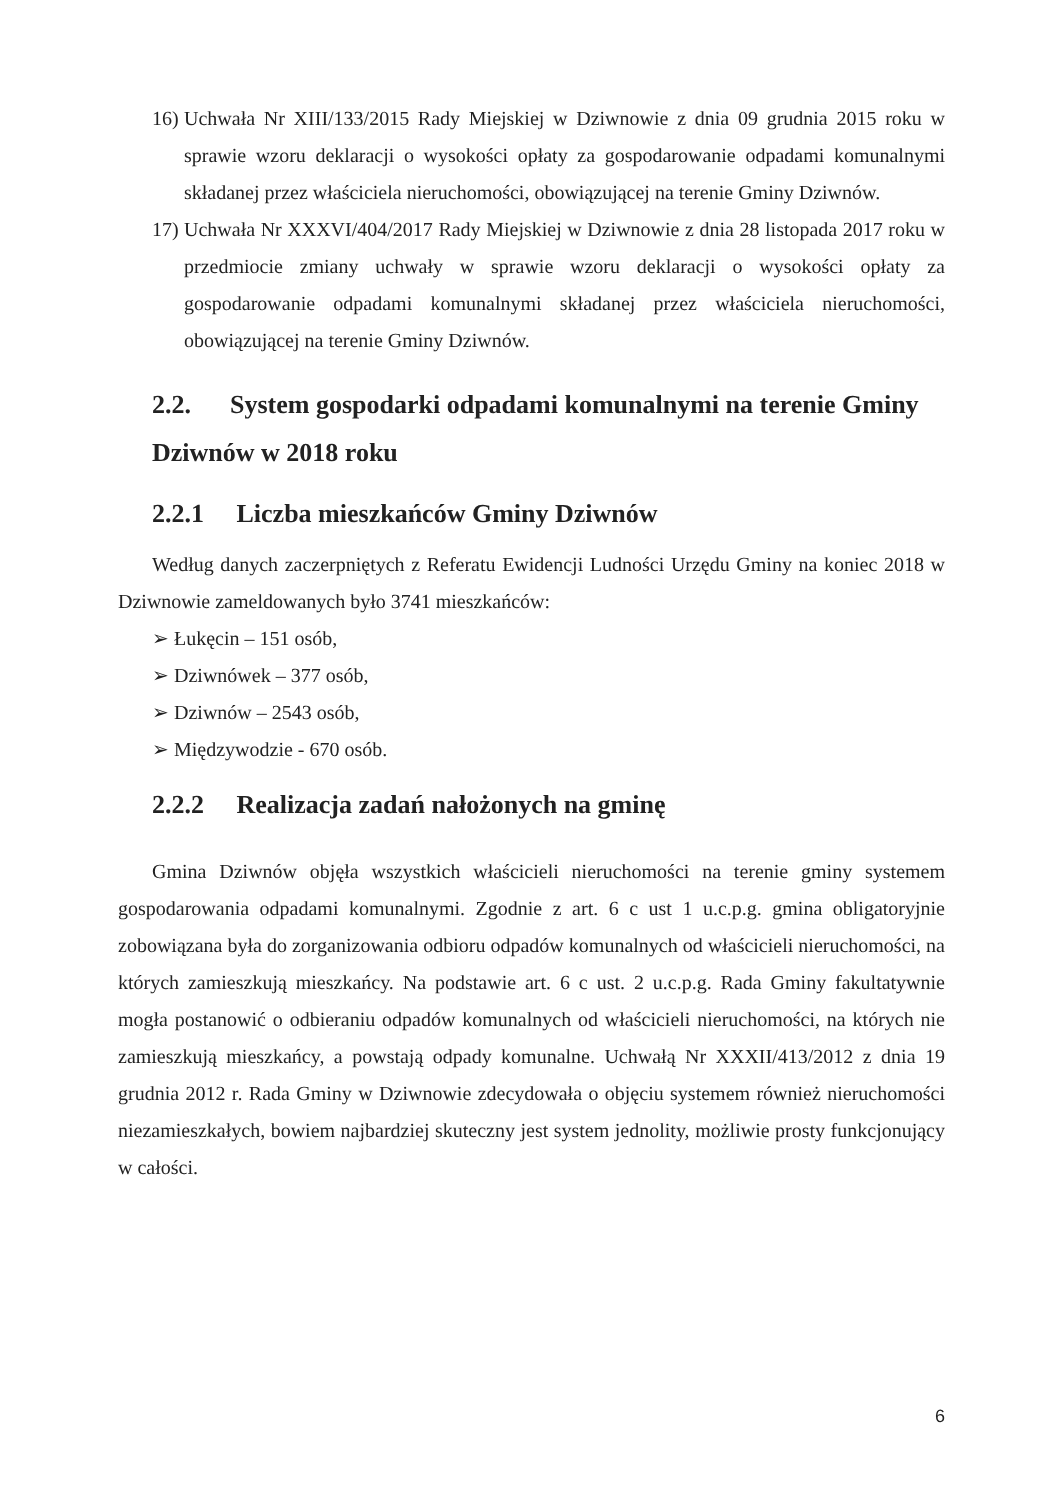16) Uchwała Nr XIII/133/2015 Rady Miejskiej w Dziwnowie z dnia 09 grudnia 2015 roku w sprawie wzoru deklaracji o wysokości opłaty za gospodarowanie odpadami komunalnymi składanej przez właściciela nieruchomości, obowiązującej na terenie Gminy Dziwnów.
17) Uchwała Nr XXXVI/404/2017 Rady Miejskiej w Dziwnowie z dnia 28 listopada 2017 roku w przedmiocie zmiany uchwały w sprawie wzoru deklaracji o wysokości opłaty za gospodarowanie odpadami komunalnymi składanej przez właściciela nieruchomości, obowiązującej na terenie Gminy Dziwnów.
2.2. System gospodarki odpadami komunalnymi na terenie Gminy Dziwnów w 2018 roku
2.2.1 Liczba mieszkańców Gminy Dziwnów
Według danych zaczerpniętych z Referatu Ewidencji Ludności Urzędu Gminy na koniec 2018 w Dziwnowie zameldowanych było 3741 mieszkańców:
➢ Łukęcin – 151 osób,
➢ Dziwnówek – 377 osób,
➢ Dziwnów – 2543 osób,
➢ Międzywodzie - 670 osób.
2.2.2 Realizacja zadań nałożonych na gminę
Gmina Dziwnów objęła wszystkich właścicieli nieruchomości na terenie gminy systemem gospodarowania odpadami komunalnymi. Zgodnie z art. 6 c ust 1 u.c.p.g. gmina obligatoryjnie zobowiązana była do zorganizowania odbioru odpadów komunalnych od właścicieli nieruchomości, na których zamieszkują mieszkańcy. Na podstawie art. 6 c ust. 2 u.c.p.g. Rada Gminy fakultatywnie mogła postanowić o odbieraniu odpadów komunalnych od właścicieli nieruchomości, na których nie zamieszkują mieszkańcy, a powstają odpady komunalne. Uchwałą Nr XXXII/413/2012 z dnia 19 grudnia 2012 r. Rada Gminy w Dziwnowie zdecydowała o objęciu systemem również nieruchomości niezamieszkałych, bowiem najbardziej skuteczny jest system jednolity, możliwie prosty funkcjonujący w całości.
6